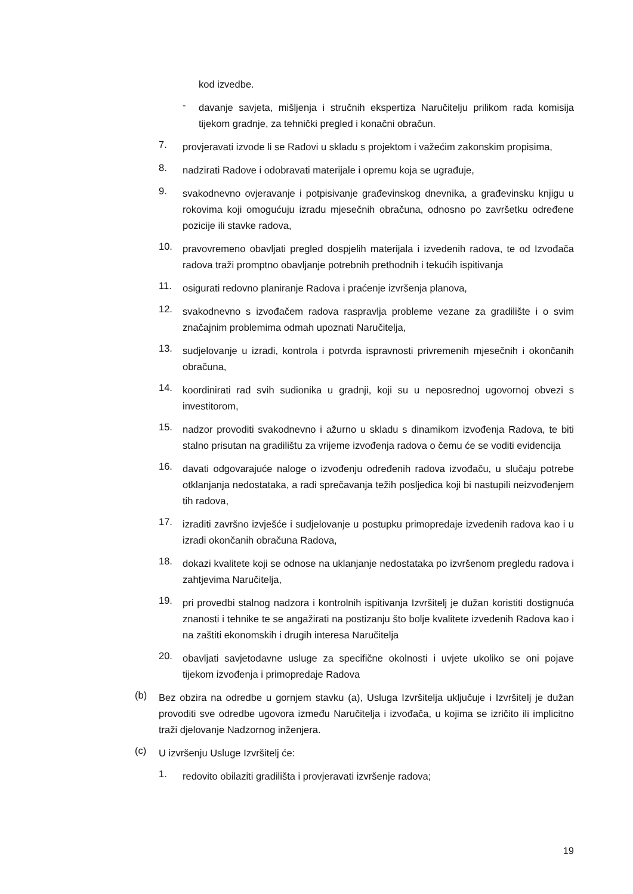kod izvedbe.
-
davanje savjeta, mišljenja i stručnih ekspertiza Naručitelju prilikom rada komisija tijekom gradnje, za tehnički pregled i konačni obračun.
7.
provjeravati izvode li se Radovi u skladu s projektom i važećim zakonskim propisima,
8.
nadzirati Radove i odobravati materijale i opremu koja se ugrađuje,
9.
svakodnevno ovjeravanje i potpisivanje građevinskog dnevnika, a građevinsku knjigu u rokovima koji omogućuju izradu mjesečnih obračuna, odnosno po završetku određene pozicije ili stavke radova,
10.
pravovremeno obavljati pregled dospjelih materijala i izvedenih radova, te od Izvođača radova traži promptno obavljanje potrebnih prethodnih i tekućih ispitivanja
11.
osigurati redovno planiranje Radova i praćenje izvršenja planova,
12.
svakodnevno s izvođačem radova raspravlja probleme vezane za gradilište i o svim značajnim problemima odmah upoznati Naručitelja,
13.
sudjelovanje u izradi, kontrola i potvrda ispravnosti privremenih mjesečnih i okončanih obračuna,
14.
koordinirati rad svih sudionika u gradnji, koji su u neposrednoj ugovornoj obvezi s investitorom,
15.
nadzor provoditi svakodnevno i ažurno u skladu s dinamikom izvođenja Radova, te biti stalno prisutan na gradilištu za vrijeme izvođenja radova o čemu će se voditi evidencija
16.
davati odgovarajuće naloge o izvođenju određenih radova izvođaču, u slučaju potrebe otklanjanja nedostataka, a radi sprečavanja težih posljedica koji bi nastupili neizvođenjem tih radova,
17.
izraditi završno izvješće i sudjelovanje u postupku primopredaje izvedenih radova kao i u izradi okončanih obračuna Radova,
18.
dokazi kvalitete koji se odnose na uklanjanje nedostataka po izvršenom pregledu radova i zahtjevima Naručitelja,
19.
pri provedbi stalnog nadzora i kontrolnih ispitivanja Izvršitelj je dužan koristiti dostignuća znanosti i tehnike te se angažirati na postizanju što bolje kvalitete izvedenih Radova kao i na zaštiti ekonomskih i drugih interesa Naručitelja
20.
obavljati savjetodavne usluge za specifične okolnosti i uvjete ukoliko se oni pojave tijekom izvođenja i primopredaje Radova
(b)
Bez obzira na odredbe u gornjem stavku (a), Usluga Izvršitelja uključuje i Izvršitelj je dužan provoditi sve odredbe ugovora između Naručitelja i izvođača, u kojima se izričito ili implicitno traži djelovanje Nadzornog inženjera.
(c)
U izvršenju Usluge Izvršitelj će:
1.
redovito obilaziti gradilišta i provjeravati izvršenje radova;
19